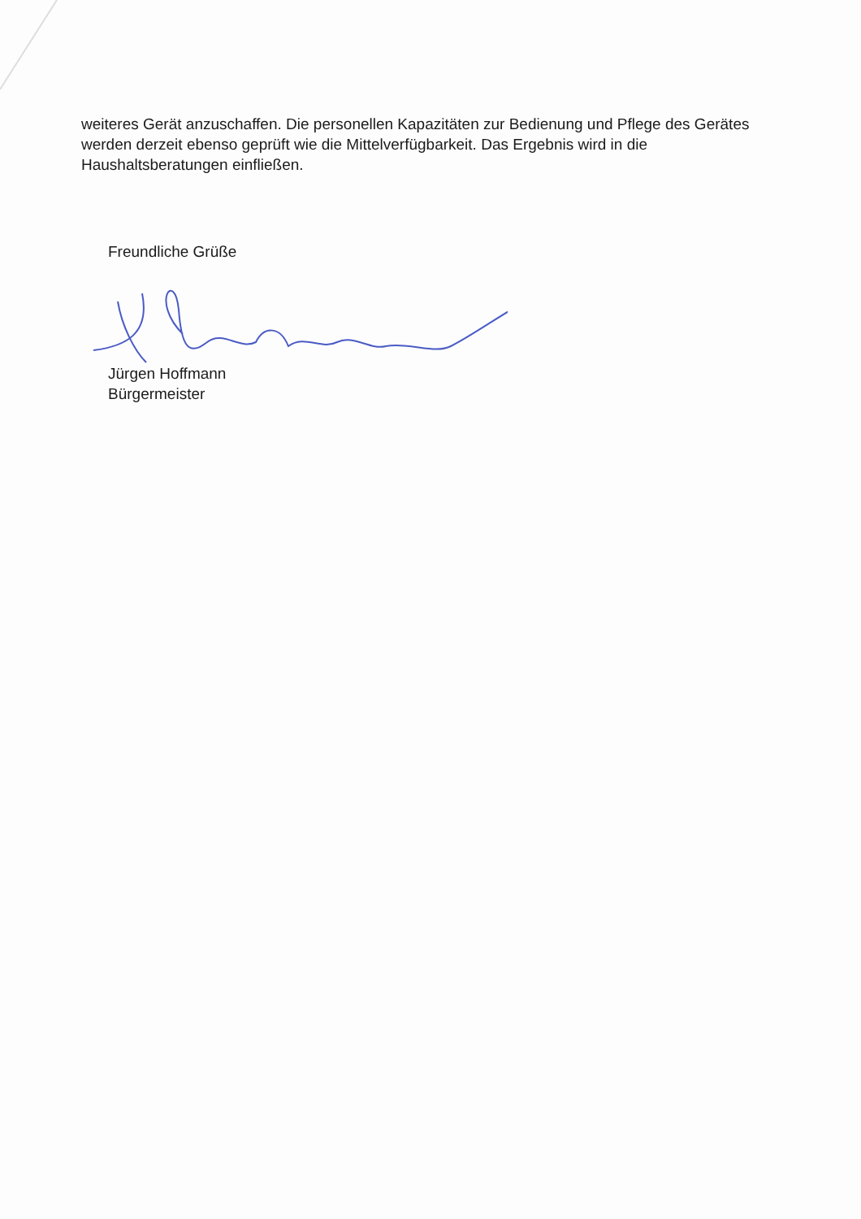weiteres Gerät anzuschaffen. Die personellen Kapazitäten zur Bedienung und Pflege des Gerätes werden derzeit ebenso geprüft wie die Mittelverfügbarkeit. Das Ergebnis wird in die Haushaltsberatungen einfließen.
Freundliche Grüße
Jürgen Hoffmann
Bürgermeister